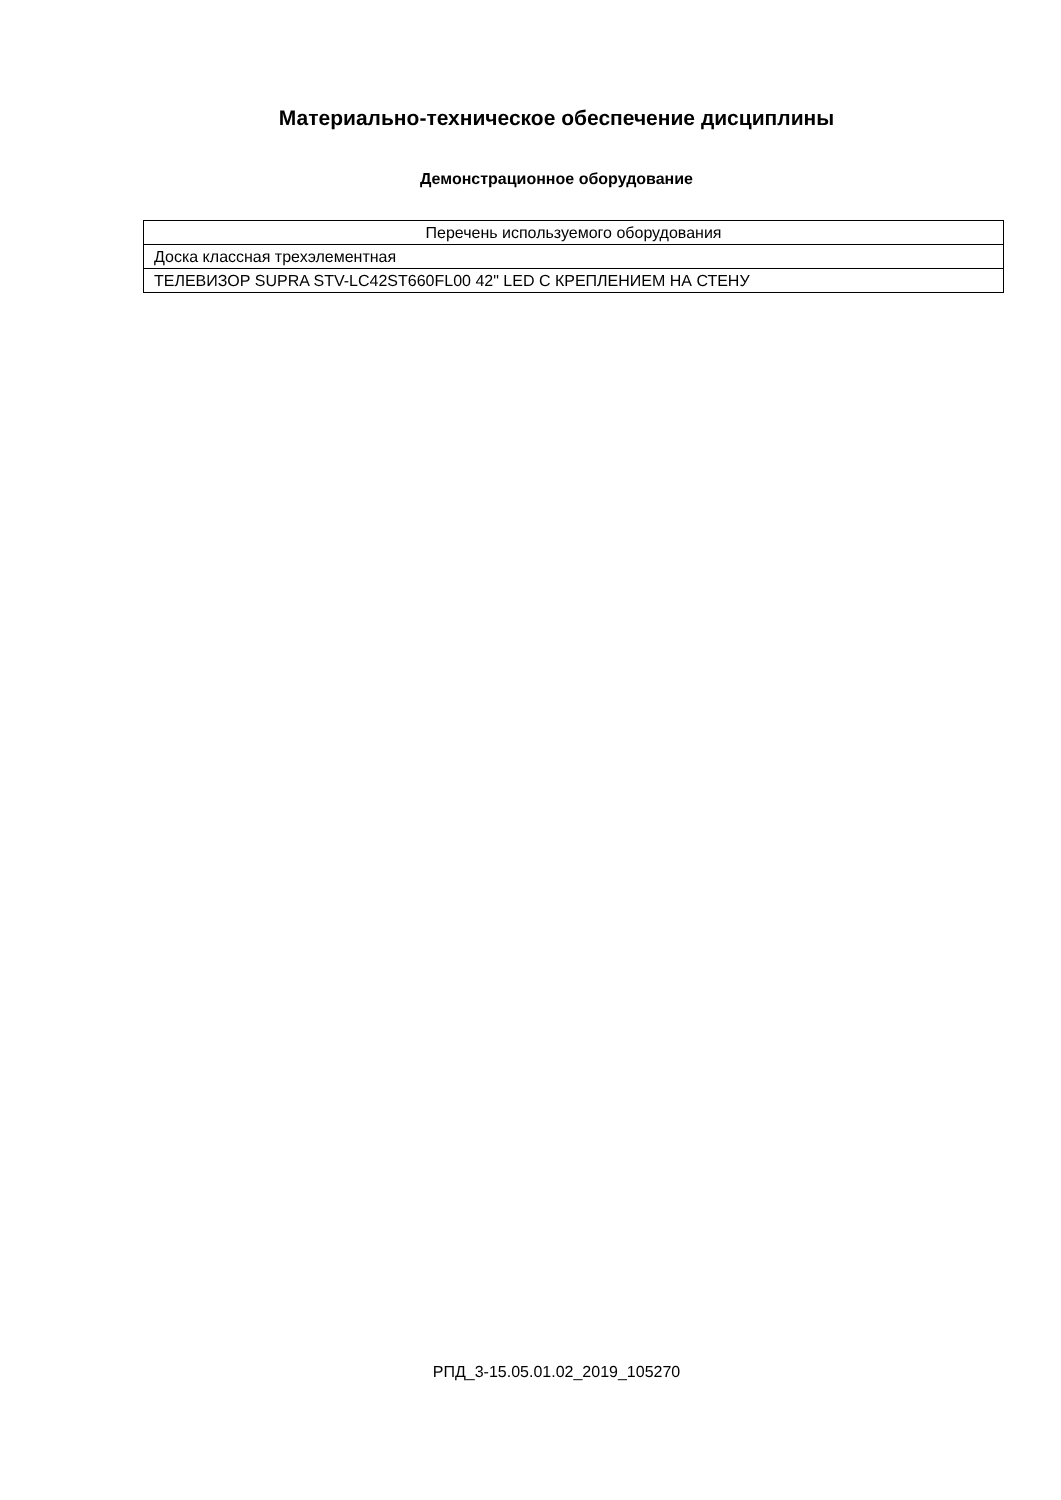Материально-техническое обеспечение дисциплины
Демонстрационное оборудование
| Перечень используемого оборудования |
| --- |
| Доска классная трехэлементная |
| ТЕЛЕВИЗОР SUPRA STV-LC42ST660FL00 42" LED С КРЕПЛЕНИЕМ НА СТЕНУ |
РПД_3-15.05.01.02_2019_105270